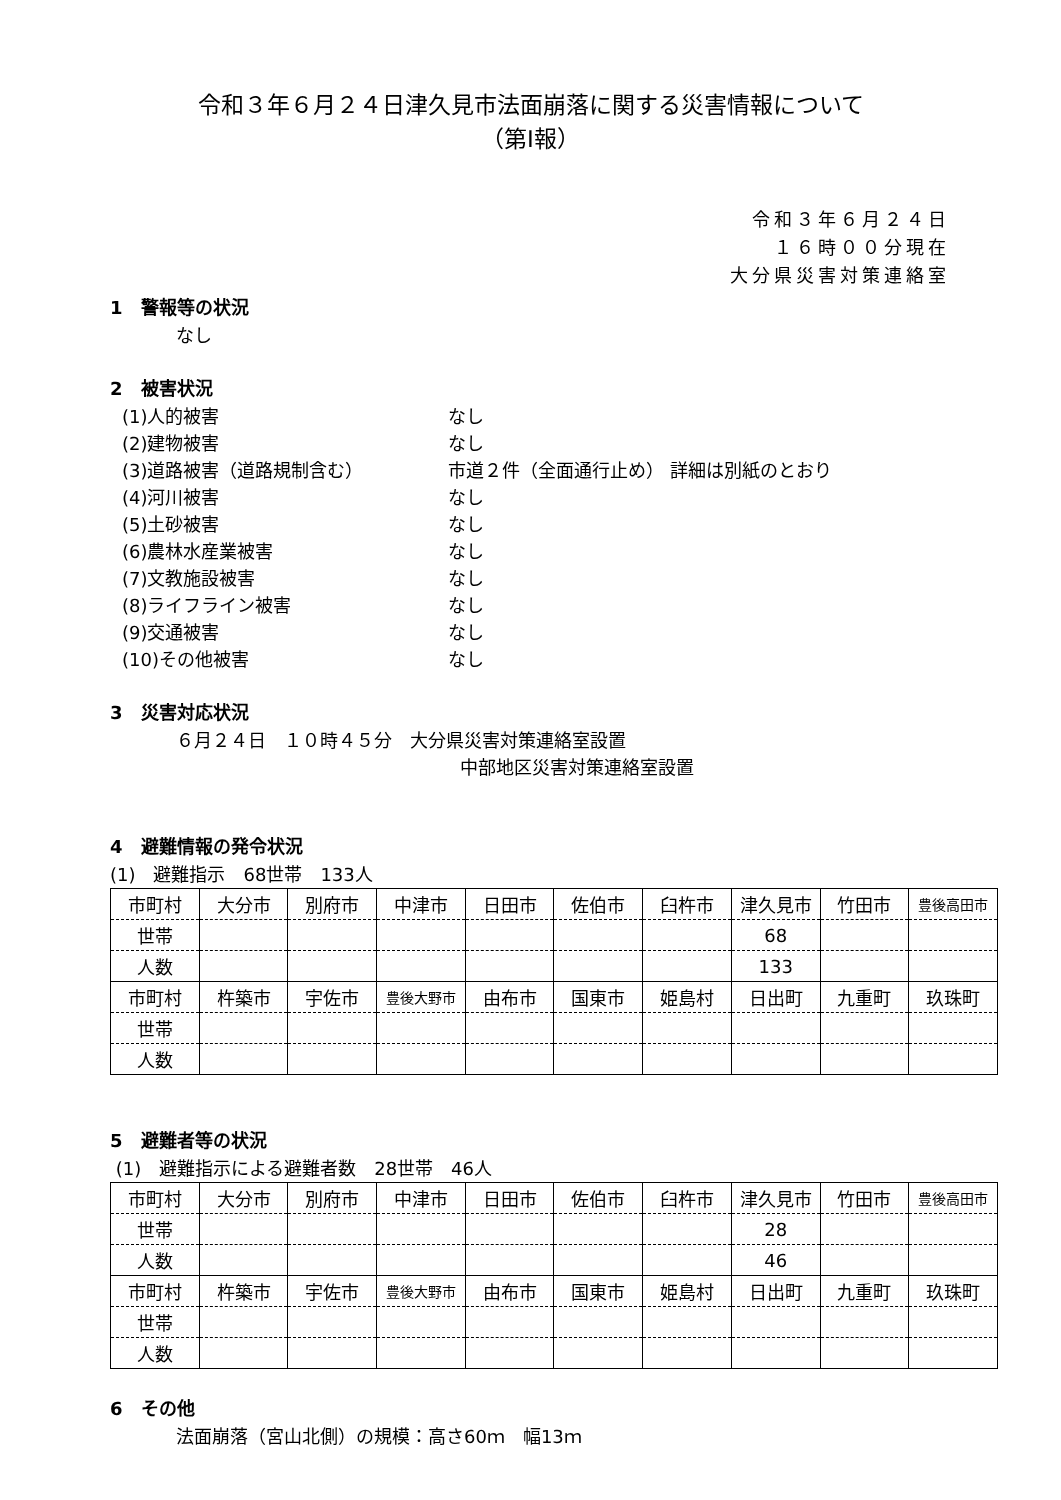令和３年６月２４日津久見市法面崩落に関する災害情報について
（第Ⅰ報）
令和３年６月２４日
１６時００分現在
大分県災害対策連絡室
1　警報等の状況
なし
2　被害状況
(1)人的被害 なし
(2)建物被害 なし
(3)道路被害（道路規制含む） 市道２件（全面通行止め） 詳細は別紙のとおり
(4)河川被害 なし
(5)土砂被害 なし
(6)農林水産業被害 なし
(7)文教施設被害 なし
(8)ライフライン被害 なし
(9)交通被害 なし
(10)その他被害 なし
3　災害対応状況
６月２４日　１０時４５分　大分県災害対策連絡室設置
中部地区災害対策連絡室設置
4　避難情報の発令状況
(1)　避難指示　68世帯　133人
| 市町村 | 大分市 | 別府市 | 中津市 | 日田市 | 佐伯市 | 臼杵市 | 津久見市 | 竹田市 | 豊後高田市 |
| 世帯 | | | | | | | 68 | | |
| 人数 | | | | | | | 133 | | |
| 市町村 | 杵築市 | 宇佐市 | 豊後大野市 | 由布市 | 国東市 | 姫島村 | 日出町 | 九重町 | 玖珠町 |
| 世帯 | | | | | | | | | |
| 人数 | | | | | | | | | |
5　避難者等の状況
(1)　避難指示による避難者数　28世帯　46人
| 市町村 | 大分市 | 別府市 | 中津市 | 日田市 | 佐伯市 | 臼杵市 | 津久見市 | 竹田市 | 豊後高田市 |
| 世帯 | | | | | | | 28 | | |
| 人数 | | | | | | | 46 | | |
| 市町村 | 杵築市 | 宇佐市 | 豊後大野市 | 由布市 | 国東市 | 姫島村 | 日出町 | 九重町 | 玖珠町 |
| 世帯 | | | | | | | | | |
| 人数 | | | | | | | | | |
6　その他
法面崩落（宮山北側）の規模：高さ60ｍ　幅13ｍ